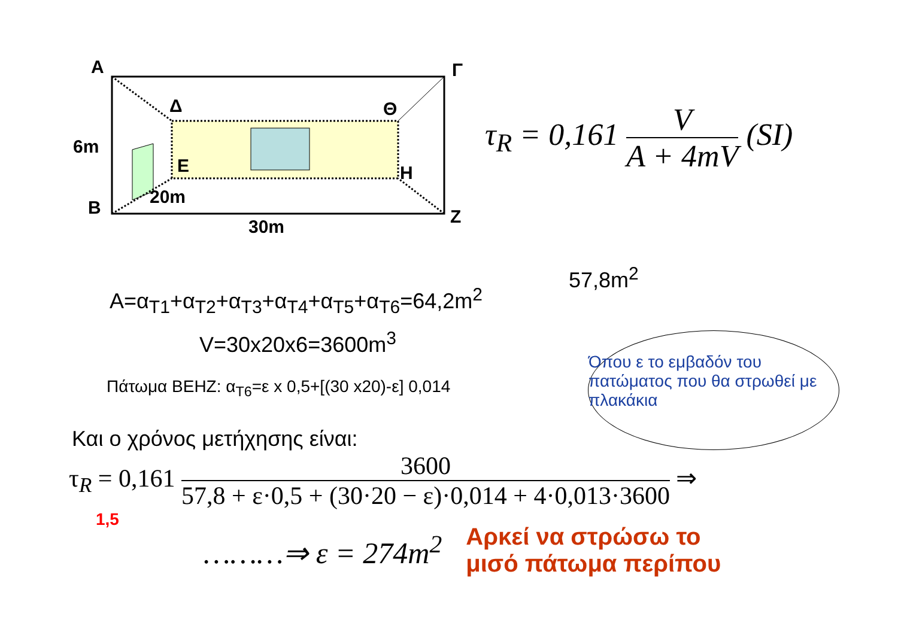A Γ
Δ Θ
6m
E H
20m
B Z
30m
τ<sub>R</sub> = 0,161 V A + 4mV (SI)
57,8m<sup>2</sup>
A=α<sub>T1</sub>+α<sub>T2</sub>+α<sub>T3</sub>+α<sub>T4</sub>+α<sub>T5</sub>+α<sub>T6</sub>=64,2m<sup>2</sup>
V=30x20x6=3600m<sup>3</sup>
Πάτωμα BEHZ: α<sub>T6</sub>=ε x 0,5+[(30 x20)-ε] 0,014
Όπου ε το εμβαδόν του πατώματος που θα στρωθεί με πλακάκια
Και ο χρόνος μετήχησης είναι:
τ<sub>R</sub> = 0,161 3600 57,8 + ε·0,5 + (30·20 − ε)·0,014 + 4·0,013·3600 ⇒
1,5
………⇒ ε = 274m<sup>2</sup>
Αρκεί να στρώσω το
μισό πάτωμα περίπου